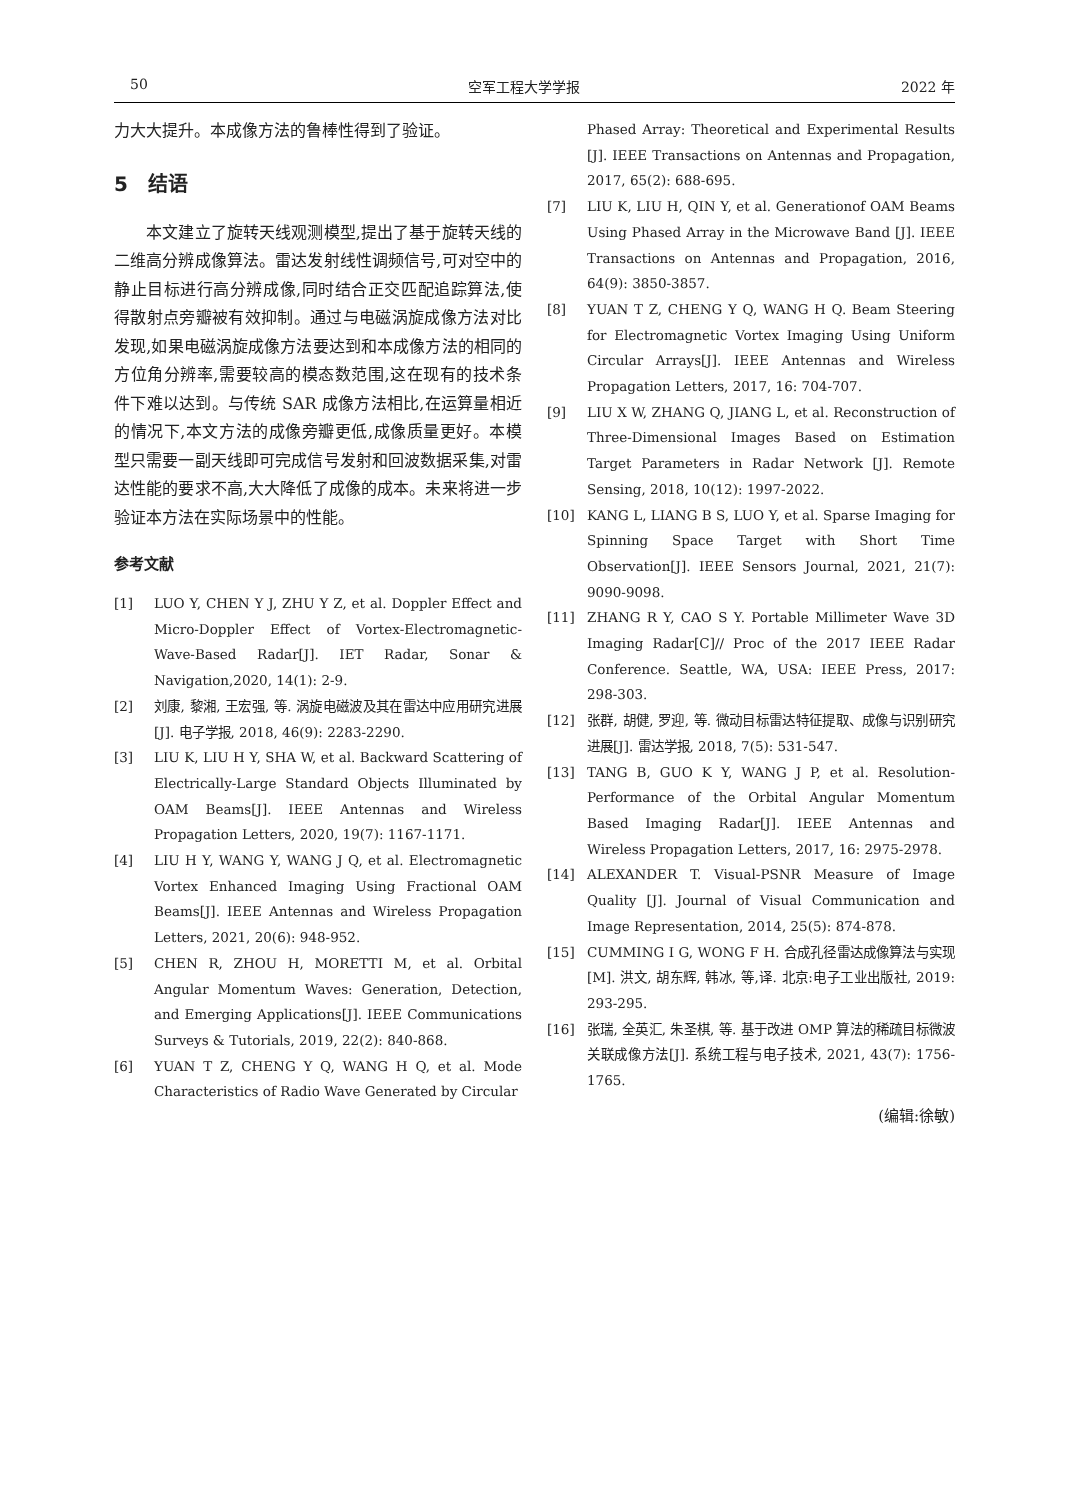50 空军工程大学学报 2022 年
力大大提升。本成像方法的鲁棒性得到了验证。
5　结语
　　本文建立了旋转天线观测模型,提出了基于旋转天线的二维高分辨成像算法。雷达发射线性调频信号,可对空中的静止目标进行高分辨成像,同时结合正交匹配追踪算法,使得散射点旁瓣被有效抑制。通过与电磁涡旋成像方法对比发现,如果电磁涡旋成像方法要达到和本成像方法的相同的方位角分辨率,需要较高的模态数范围,这在现有的技术条件下难以达到。与传统 SAR 成像方法相比,在运算量相近的情况下,本文方法的成像旁瓣更低,成像质量更好。本模型只需要一副天线即可完成信号发射和回波数据采集,对雷达性能的要求不高,大大降低了成像的成本。未来将进一步验证本方法在实际场景中的性能。
参考文献
[1] LUO Y, CHEN Y J, ZHU Y Z, et al. Doppler Effect and Micro-Doppler Effect of Vortex-Electromagnetic-Wave-Based Radar[J]. IET Radar, Sonar & Navigation,2020, 14(1): 2-9.
[2] 刘康, 黎湘, 王宏强, 等. 涡旋电磁波及其在雷达中应用研究进展[J]. 电子学报, 2018, 46(9): 2283-2290.
[3] LIU K, LIU H Y, SHA W, et al. Backward Scattering of Electrically-Large Standard Objects Illuminated by OAM Beams[J]. IEEE Antennas and Wireless Propagation Letters, 2020, 19(7): 1167-1171.
[4] LIU H Y, WANG Y, WANG J Q, et al. Electromagnetic Vortex Enhanced Imaging Using Fractional OAM Beams[J]. IEEE Antennas and Wireless Propagation Letters, 2021, 20(6): 948-952.
[5] CHEN R, ZHOU H, MORETTI M, et al. Orbital Angular Momentum Waves: Generation, Detection, and Emerging Applications[J]. IEEE Communications Surveys & Tutorials, 2019, 22(2): 840-868.
[6] YUAN T Z, CHENG Y Q, WANG H Q, et al. Mode Characteristics of Radio Wave Generated by Circular
Phased Array: Theoretical and Experimental Results [J]. IEEE Transactions on Antennas and Propagation, 2017, 65(2): 688-695.
[7] LIU K, LIU H, QIN Y, et al. Generationof OAM Beams Using Phased Array in the Microwave Band [J]. IEEE Transactions on Antennas and Propagation, 2016, 64(9): 3850-3857.
[8] YUAN T Z, CHENG Y Q, WANG H Q. Beam Steering for Electromagnetic Vortex Imaging Using Uniform Circular Arrays[J]. IEEE Antennas and Wireless Propagation Letters, 2017, 16: 704-707.
[9] LIU X W, ZHANG Q, JIANG L, et al. Reconstruction of Three-Dimensional Images Based on Estimation Target Parameters in Radar Network [J]. Remote Sensing, 2018, 10(12): 1997-2022.
[10] KANG L, LIANG B S, LUO Y, et al. Sparse Imaging for Spinning Space Target with Short Time Observation[J]. IEEE Sensors Journal, 2021, 21(7): 9090-9098.
[11] ZHANG R Y, CAO S Y. Portable Millimeter Wave 3D Imaging Radar[C]// Proc of the 2017 IEEE Radar Conference. Seattle, WA, USA: IEEE Press, 2017: 298-303.
[12] 张群, 胡健, 罗迎, 等. 微动目标雷达特征提取、成像与识别研究进展[J]. 雷达学报, 2018, 7(5): 531-547.
[13] TANG B, GUO K Y, WANG J P, et al. Resolution-Performance of the Orbital Angular Momentum Based Imaging Radar[J]. IEEE Antennas and Wireless Propagation Letters, 2017, 16: 2975-2978.
[14] ALEXANDER T. Visual-PSNR Measure of Image Quality [J]. Journal of Visual Communication and Image Representation, 2014, 25(5): 874-878.
[15] CUMMING I G, WONG F H. 合成孔径雷达成像算法与实现[M]. 洪文, 胡东辉, 韩冰, 等,译. 北京:电子工业出版社, 2019: 293-295.
[16] 张瑞, 全英汇, 朱圣棋, 等. 基于改进 OMP 算法的稀疏目标微波关联成像方法[J]. 系统工程与电子技术, 2021, 43(7): 1756-1765.
(编辑:徐敏)